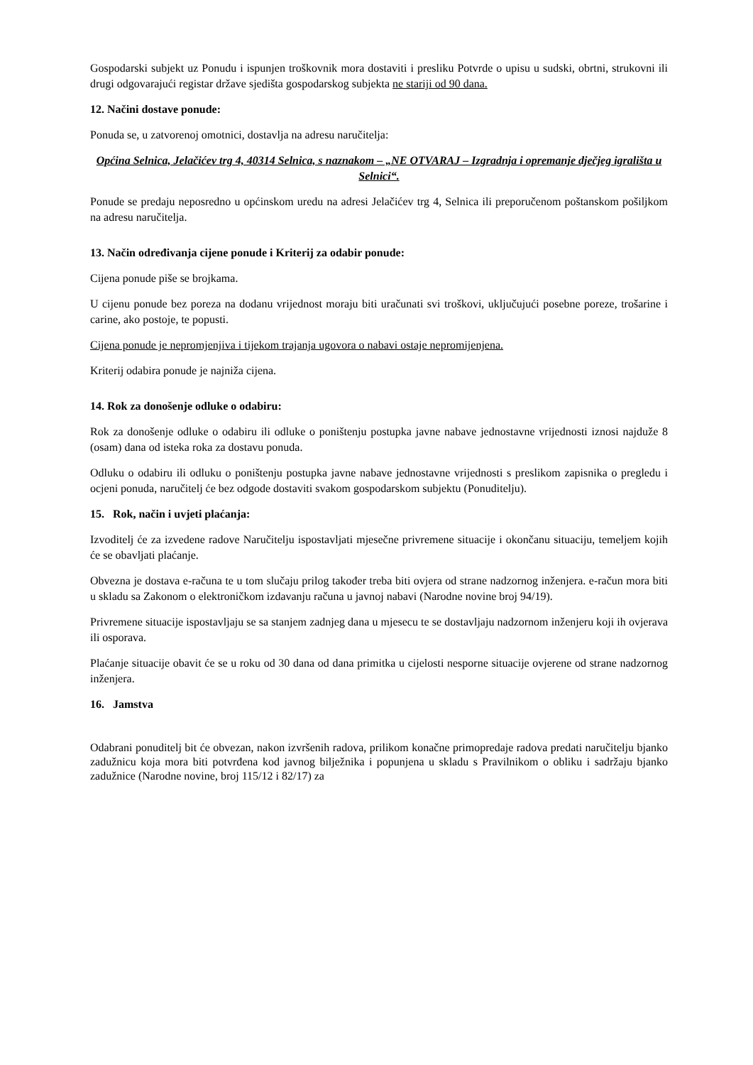Gospodarski subjekt uz Ponudu i ispunjen troškovnik mora dostaviti i presliku Potvrde o upisu u sudski, obrtni, strukovni ili drugi odgovarajući registar države sjedišta gospodarskog subjekta ne stariji od 90 dana.
12. Načini dostave ponude:
Ponuda se, u zatvorenoj omotnici, dostavlja na adresu naručitelja:
Općina Selnica, Jelačićev trg 4, 40314 Selnica, s naznakom – „NE OTVARAJ – Izgradnja i opremanje dječjeg igrališta u Selnici“.
Ponude se predaju neposredno u općinskom uredu na adresi Jelačićev trg 4, Selnica ili preporučenom poštanskom pošiljkom na adresu naručitelja.
13. Način određivanja cijene ponude i Kriterij za odabir ponude:
Cijena ponude piše se brojkama.
U cijenu ponude bez poreza na dodanu vrijednost moraju biti uračunati svi troškovi, uključujući posebne poreze, trošarine i carine, ako postoje, te popusti.
Cijena ponude je nepromjenjiva i tijekom trajanja ugovora o nabavi ostaje nepromijenjena.
Kriterij odabira ponude je najniža cijena.
14. Rok za donošenje odluke o odabiru:
Rok za donošenje odluke o odabiru ili odluke o poništenju postupka javne nabave jednostavne vrijednosti iznosi najduže 8 (osam) dana od isteka roka za dostavu ponuda.
Odluku o odabiru ili odluku o poništenju postupka javne nabave jednostavne vrijednosti s preslikom zapisnika o pregledu i ocjeni ponuda, naručitelj će bez odgode dostaviti svakom gospodarskom subjektu (Ponuditelju).
15. Rok, način i uvjeti plaćanja:
Izvoditelj će za izvedene radove Naručitelju ispostavljati mjesečne privremene situacije i okončanu situaciju, temeljem kojih će se obavljati plaćanje.
Obvezna je dostava e-računa te u tom slučaju prilog također treba biti ovjera od strane nadzornog inženjera. e-račun mora biti u skladu sa Zakonom o elektroničkom izdavanju računa u javnoj nabavi (Narodne novine broj 94/19).
Privremene situacije ispostavljaju se sa stanjem zadnjeg dana u mjesecu te se dostavljaju nadzornom inženjeru koji ih ovjerava ili osporava.
Plaćanje situacije obavit će se u roku od 30 dana od dana primitka u cijelosti nesporne situacije ovjerene od strane nadzornog inženjera.
16. Jamstva
Odabrani ponuditelj bit će obvezan, nakon izvršenih radova, prilikom konačne primopredaje radova predati naručitelju bjanko zadužnicu koja mora biti potvrđena kod javnog bilježnika i popunjena u skladu s Pravilnikom o obliku i sadržaju bjanko zadužnice (Narodne novine, broj 115/12 i 82/17) za